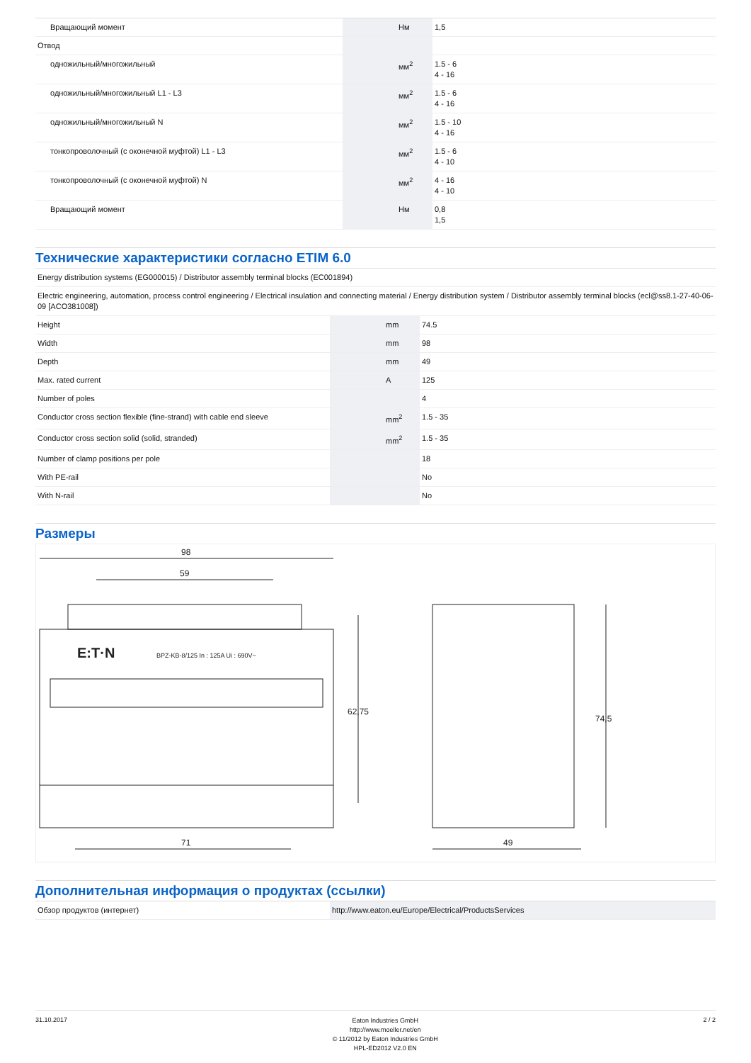| Вращающий момент | | Нм | 1,5 |
| Отвод | | | |
| одножильный/многожильный | | мм<sup>2</sup> | 1.5 - 6 4 - 16 |
| одножильный/многожильный L1 - L3 | | мм<sup>2</sup> | 1.5 - 6 4 - 16 |
| одножильный/многожильный N | | мм<sup>2</sup> | 1.5 - 10 4 - 16 |
| тонкопроволочный (с оконечной муфтой) L1 - L3 | | мм<sup>2</sup> | 1.5 - 6 4 - 10 |
| тонкопроволочный (с оконечной муфтой) N | | мм<sup>2</sup> | 4 - 16 4 - 10 |
| Вращающий момент | | Нм | 0,8 1,5 |
Технические характеристики согласно ETIM 6.0
| Energy distribution systems (EG000015) / Distributor assembly terminal blocks (EC001894) | | | |
| Electric engineering, automation, process control engineering / Electrical insulation and connecting material / Energy distribution system / Distributor assembly terminal blocks (ecl@ss8.1-27-40-06-09 [ACO381008]) | | | |
| Height | | mm | 74.5 |
| Width | | mm | 98 |
| Depth | | mm | 49 |
| Max. rated current | | A | 125 |
| Number of poles | | | 4 |
| Conductor cross section flexible (fine-strand) with cable end sleeve | | mm<sup>2</sup> | 1.5 - 35 |
| Conductor cross section solid (solid, stranded) | | mm<sup>2</sup> | 1.5 - 35 |
| Number of clamp positions per pole | | | 18 |
| With PE-rail | | | No |
| With N-rail | | | No |
Размеры
98
59
E:T·N
BPZ-KB-8/125 In : 125A Ui : 690V~
71
62,75
49
74,5
Дополнительная информация о продуктах (ссылки)
| Обзор продуктов (интернет) | http://www.eaton.eu/Europe/Electrical/ProductsServices |
31.10.2017
Eaton Industries GmbH
http://www.moeller.net/en
© 11/2012 by Eaton Industries GmbH
HPL-ED2012 V2.0 EN
2 / 2